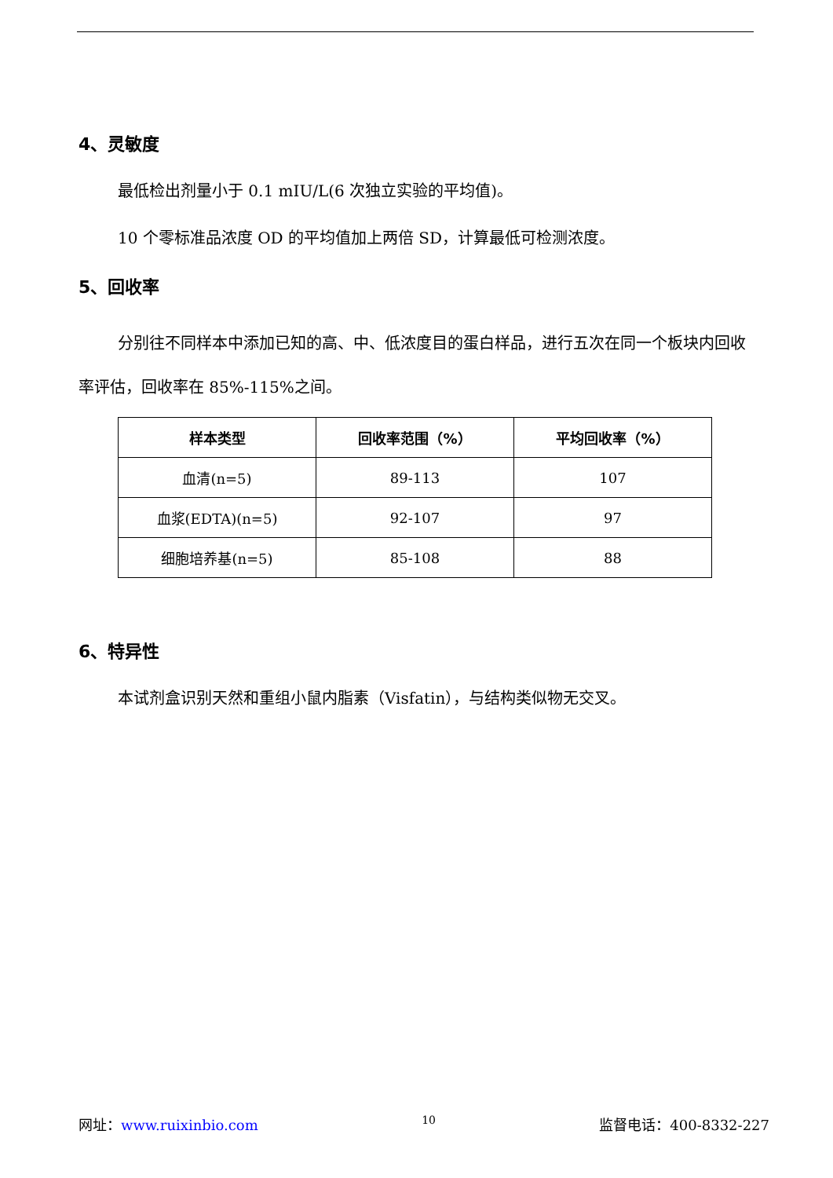4、灵敏度
最低检出剂量小于 0.1 mIU/L(6 次独立实验的平均值)。
10 个零标准品浓度 OD 的平均值加上两倍 SD，计算最低可检测浓度。
5、回收率
分别往不同样本中添加已知的高、中、低浓度目的蛋白样品，进行五次在同一个板块内回收率评估，回收率在 85%-115%之间。
| 样本类型 | 回收率范围（%） | 平均回收率（%） |
| --- | --- | --- |
| 血清(n=5) | 89-113 | 107 |
| 血浆(EDTA)(n=5) | 92-107 | 97 |
| 细胞培养基(n=5) | 85-108 | 88 |
6、特异性
本试剂盒识别天然和重组小鼠内脂素（Visfatin），与结构类似物无交叉。
网址：www.ruixinbio.com 10 监督电话：400-8332-227